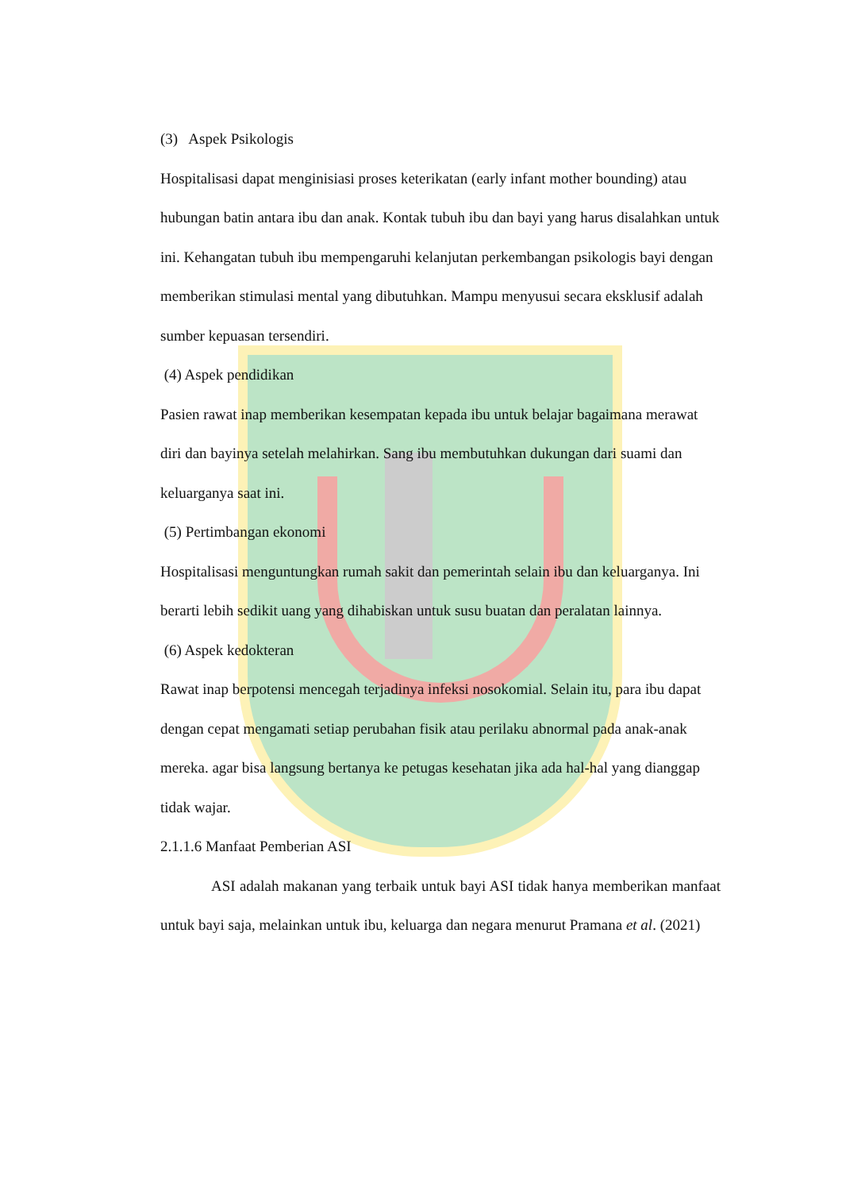(3) Aspek Psikologis
Hospitalisasi dapat menginisiasi proses keterikatan (early infant mother bounding) atau hubungan batin antara ibu dan anak. Kontak tubuh ibu dan bayi yang harus disalahkan untuk ini. Kehangatan tubuh ibu mempengaruhi kelanjutan perkembangan psikologis bayi dengan memberikan stimulasi mental yang dibutuhkan. Mampu menyusui secara eksklusif adalah sumber kepuasan tersendiri.
(4) Aspek pendidikan
Pasien rawat inap memberikan kesempatan kepada ibu untuk belajar bagaimana merawat diri dan bayinya setelah melahirkan. Sang ibu membutuhkan dukungan dari suami dan keluarganya saat ini.
(5) Pertimbangan ekonomi
Hospitalisasi menguntungkan rumah sakit dan pemerintah selain ibu dan keluarganya. Ini berarti lebih sedikit uang yang dihabiskan untuk susu buatan dan peralatan lainnya.
(6) Aspek kedokteran
Rawat inap berpotensi mencegah terjadinya infeksi nosokomial. Selain itu, para ibu dapat dengan cepat mengamati setiap perubahan fisik atau perilaku abnormal pada anak-anak mereka. agar bisa langsung bertanya ke petugas kesehatan jika ada hal-hal yang dianggap tidak wajar.
2.1.1.6 Manfaat Pemberian ASI
ASI adalah makanan yang terbaik untuk bayi ASI tidak hanya memberikan manfaat untuk bayi saja, melainkan untuk ibu, keluarga dan negara menurut Pramana et al. (2021)